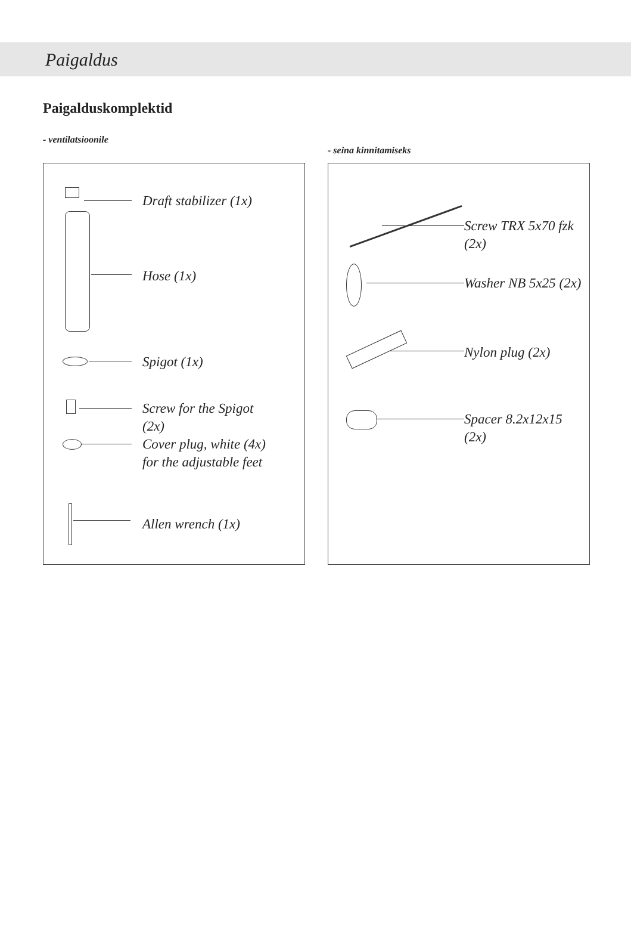Paigaldus
Paigalduskomplektid
- ventilatsioonile
Draft stabilizer (1x)
Hose (1x)
Spigot (1x)
Screw for the Spigot
(2x)
Cover plug, white (4x)
for the adjustable feet
Allen wrench (1x)
- seina kinnitamiseks
Screw TRX 5x70 fzk
(2x)
Washer NB 5x25 (2x)
Nylon plug (2x)
Spacer 8.2x12x15
(2x)